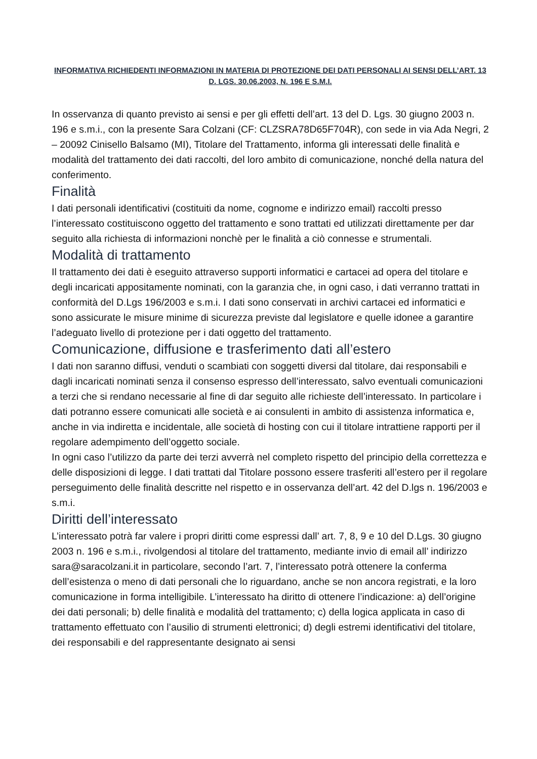INFORMATIVA RICHIEDENTI INFORMAZIONI IN MATERIA DI PROTEZIONE DEI DATI PERSONALI AI SENSI DELL’ART. 13 D. LGS. 30.06.2003, N. 196 E S.M.I.
In osservanza di quanto previsto ai sensi e per gli effetti dell’art. 13 del D. Lgs. 30 giugno 2003 n. 196 e s.m.i., con la presente Sara Colzani (CF: CLZSRA78D65F704R), con sede in via Ada Negri, 2 – 20092 Cinisello Balsamo (MI), Titolare del Trattamento, informa gli interessati delle finalità e modalità del trattamento dei dati raccolti, del loro ambito di comunicazione, nonché della natura del conferimento.
Finalità
I dati personali identificativi (costituiti da nome, cognome e indirizzo email) raccolti presso l’interessato costituiscono oggetto del trattamento e sono trattati ed utilizzati direttamente per dar seguito alla richiesta di informazioni nonchè per le finalità a ciò connesse e strumentali.
Modalità di trattamento
Il trattamento dei dati è eseguito attraverso supporti informatici e cartacei ad opera del titolare e degli incaricati appositamente nominati, con la garanzia che, in ogni caso, i dati verranno trattati in conformità del D.Lgs 196/2003 e s.m.i. I dati sono conservati in archivi cartacei ed informatici e sono assicurate le misure minime di sicurezza previste dal legislatore e quelle idonee a garantire l’adeguato livello di protezione per i dati oggetto del trattamento.
Comunicazione, diffusione e trasferimento dati all’estero
I dati non saranno diffusi, venduti o scambiati con soggetti diversi dal titolare, dai responsabili e dagli incaricati nominati senza il consenso espresso dell’interessato, salvo eventuali comunicazioni a terzi che si rendano necessarie al fine di dar seguito alle richieste dell’interessato. In particolare i dati potranno essere comunicati alle società e ai consulenti in ambito di assistenza informatica e, anche in via indiretta e incidentale, alle società di hosting con cui il titolare intrattiene rapporti per il regolare adempimento dell’oggetto sociale.
In ogni caso l’utilizzo da parte dei terzi avverrà nel completo rispetto del principio della correttezza e delle disposizioni di legge. I dati trattati dal Titolare possono essere trasferiti all’estero per il regolare perseguimento delle finalità descritte nel rispetto e in osservanza dell’art. 42 del D.lgs n. 196/2003 e s.m.i.
Diritti dell’interessato
L’interessato potrà far valere i propri diritti come espressi dall’ art. 7, 8, 9 e 10 del D.Lgs. 30 giugno 2003 n. 196 e s.m.i., rivolgendosi al titolare del trattamento, mediante invio di email all’ indirizzo sara@saracolzani.it in particolare, secondo l’art. 7, l’interessato potrà ottenere la conferma dell’esistenza o meno di dati personali che lo riguardano, anche se non ancora registrati, e la loro comunicazione in forma intelligibile. L’interessato ha diritto di ottenere l’indicazione: a) dell’origine dei dati personali; b) delle finalità e modalità del trattamento; c) della logica applicata in caso di trattamento effettuato con l’ausilio di strumenti elettronici; d) degli estremi identificativi del titolare, dei responsabili e del rappresentante designato ai sensi